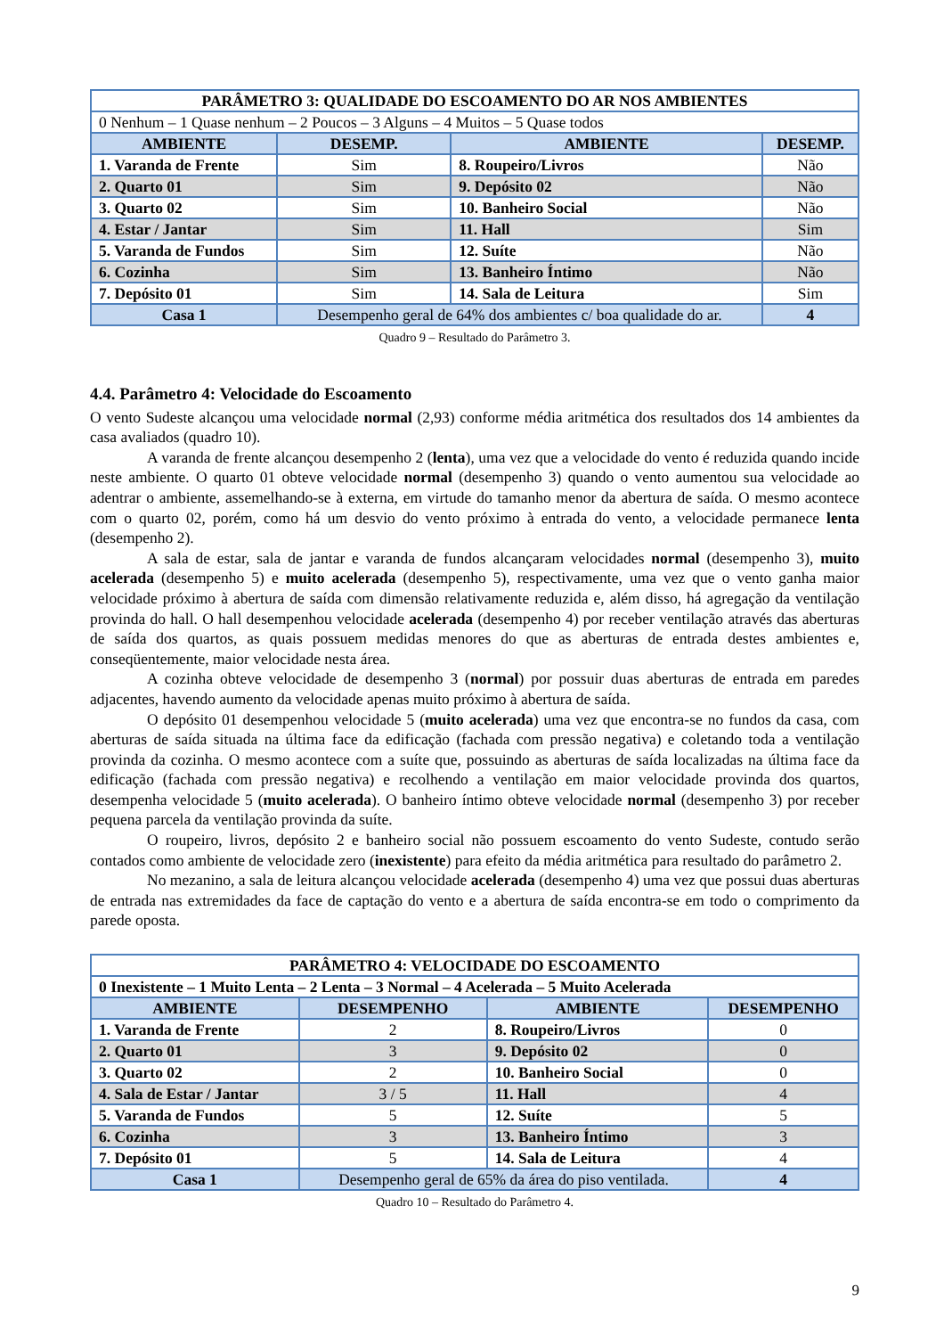| PARÂMETRO 3: QUALIDADE DO ESCOAMENTO DO AR NOS AMBIENTES | | | |
| 0 Nenhum – 1 Quase nenhum – 2 Poucos – 3 Alguns – 4 Muitos – 5 Quase todos | | | |
| AMBIENTE | DESEMP. | AMBIENTE | DESEMP. |
| 1. Varanda de Frente | Sim | 8. Roupeiro/Livros | Não |
| 2. Quarto 01 | Sim | 9. Depósito 02 | Não |
| 3. Quarto 02 | Sim | 10. Banheiro Social | Não |
| 4. Estar / Jantar | Sim | 11. Hall | Sim |
| 5. Varanda de Fundos | Sim | 12. Suíte | Não |
| 6. Cozinha | Sim | 13. Banheiro Íntimo | Não |
| 7. Depósito 01 | Sim | 14. Sala de Leitura | Sim |
| Casa 1 | Desempenho geral de 64% dos ambientes c/ boa qualidade do ar. | | 4 |
Quadro 9 – Resultado do Parâmetro 3.
4.4. Parâmetro 4: Velocidade do Escoamento
O vento Sudeste alcançou uma velocidade normal (2,93) conforme média aritmética dos resultados dos 14 ambientes da casa avaliados (quadro 10).
A varanda de frente alcançou desempenho 2 (lenta), uma vez que a velocidade do vento é reduzida quando incide neste ambiente. O quarto 01 obteve velocidade normal (desempenho 3) quando o vento aumentou sua velocidade ao adentrar o ambiente, assemelhando-se à externa, em virtude do tamanho menor da abertura de saída. O mesmo acontece com o quarto 02, porém, como há um desvio do vento próximo à entrada do vento, a velocidade permanece lenta (desempenho 2).
A sala de estar, sala de jantar e varanda de fundos alcançaram velocidades normal (desempenho 3), muito acelerada (desempenho 5) e muito acelerada (desempenho 5), respectivamente, uma vez que o vento ganha maior velocidade próximo à abertura de saída com dimensão relativamente reduzida e, além disso, há agregação da ventilação provinda do hall. O hall desempenhou velocidade acelerada (desempenho 4) por receber ventilação através das aberturas de saída dos quartos, as quais possuem medidas menores do que as aberturas de entrada destes ambientes e, conseqüentemente, maior velocidade nesta área.
A cozinha obteve velocidade de desempenho 3 (normal) por possuir duas aberturas de entrada em paredes adjacentes, havendo aumento da velocidade apenas muito próximo à abertura de saída.
O depósito 01 desempenhou velocidade 5 (muito acelerada) uma vez que encontra-se no fundos da casa, com aberturas de saída situada na última face da edificação (fachada com pressão negativa) e coletando toda a ventilação provinda da cozinha. O mesmo acontece com a suíte que, possuindo as aberturas de saída localizadas na última face da edificação (fachada com pressão negativa) e recolhendo a ventilação em maior velocidade provinda dos quartos, desempenha velocidade 5 (muito acelerada). O banheiro íntimo obteve velocidade normal (desempenho 3) por receber pequena parcela da ventilação provinda da suíte.
O roupeiro, livros, depósito 2 e banheiro social não possuem escoamento do vento Sudeste, contudo serão contados como ambiente de velocidade zero (inexistente) para efeito da média aritmética para resultado do parâmetro 2.
No mezanino, a sala de leitura alcançou velocidade acelerada (desempenho 4) uma vez que possui duas aberturas de entrada nas extremidades da face de captação do vento e a abertura de saída encontra-se em todo o comprimento da parede oposta.
| PARÂMETRO 4: VELOCIDADE DO ESCOAMENTO | | | |
| 0 Inexistente – 1 Muito Lenta – 2 Lenta – 3 Normal – 4 Acelerada – 5 Muito Acelerada | | | |
| AMBIENTE | DESEMPENHO | AMBIENTE | DESEMPENHO |
| 1. Varanda de Frente | 2 | 8. Roupeiro/Livros | 0 |
| 2. Quarto 01 | 3 | 9. Depósito 02 | 0 |
| 3. Quarto 02 | 2 | 10. Banheiro Social | 0 |
| 4. Sala de Estar / Jantar | 3 / 5 | 11. Hall | 4 |
| 5. Varanda de Fundos | 5 | 12. Suíte | 5 |
| 6. Cozinha | 3 | 13. Banheiro Íntimo | 3 |
| 7. Depósito 01 | 5 | 14. Sala de Leitura | 4 |
| Casa 1 | Desempenho geral de 65% da área do piso ventilada. | | 4 |
Quadro 10 – Resultado do Parâmetro 4.
9